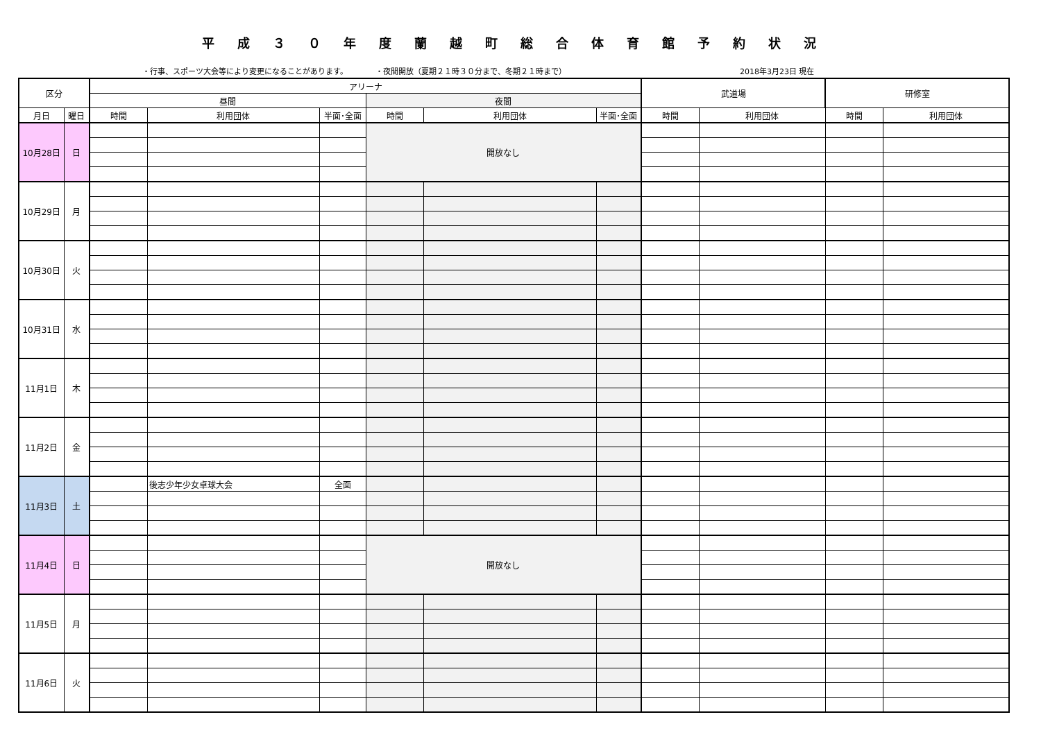平成３０年度蘭越町総合体育館予約状況
・行事、スポーツ大会等により変更になることがあります。 ・夜間開放（夏期２１時３０分まで、冬期２１時まで） 2018年3月23日 現在
| 区分 | | アリーナ | | | | | | 武道場 | | 研修室 | |
| --- | --- | --- | --- | --- | --- | --- | --- | --- | --- | --- | --- |
| | | 昼間 | | | 夜間 | | | | | | |
| 月日 | 曜日 | 時間 | 利用団体 | 半面･全面 | 時間 | 利用団体 | 半面･全面 | 時間 | 利用団体 | 時間 | 利用団体 |
| 10月28日 | 日 | | | | 開放なし | | | | | | |
| 10月29日 | 月 | | | | | | | | | | |
| 10月30日 | 火 | | | | | | | | | | |
| 10月31日 | 水 | | | | | | | | | | |
| 11月1日 | 木 | | | | | | | | | | |
| 11月2日 | 金 | | | | | | | | | | |
| 11月3日 | 土 | | 後志少年少女卓球大会 | 全面 | | | | | | | |
| 11月4日 | 日 | | | | 開放なし | | | | | | |
| 11月5日 | 月 | | | | | | | | | | |
| 11月6日 | 火 | | | | | | | | | | |